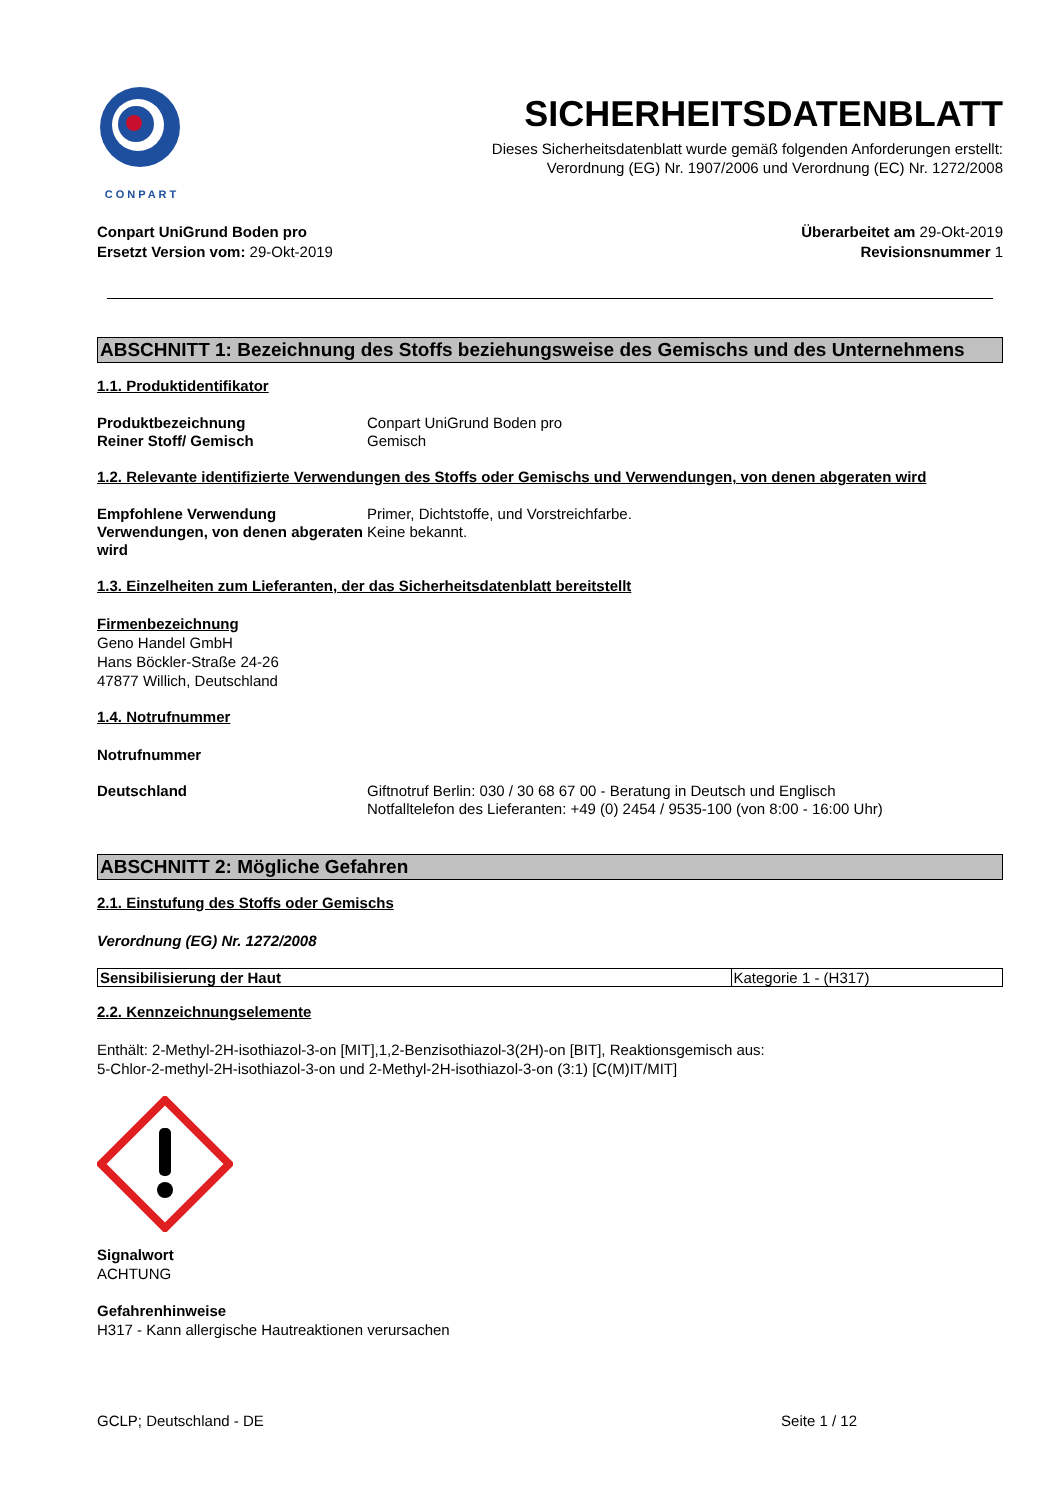CONPART
SICHERHEITSDATENBLATT
Dieses Sicherheitsdatenblatt wurde gemäß folgenden Anforderungen erstellt:
Verordnung (EG) Nr. 1907/2006 und Verordnung (EC) Nr. 1272/2008
Conpart UniGrund Boden pro
Ersetzt Version vom: 29-Okt-2019
Überarbeitet am 29-Okt-2019
Revisionsnummer 1
ABSCHNITT 1: Bezeichnung des Stoffs beziehungsweise des Gemischs und des Unternehmens
1.1. Produktidentifikator
Produktbezeichnung
Reiner Stoff/ Gemisch
Conpart UniGrund Boden pro
Gemisch
1.2. Relevante identifizierte Verwendungen des Stoffs oder Gemischs und Verwendungen, von denen abgeraten wird
Empfohlene Verwendung
Verwendungen, von denen abgeraten wird
Primer, Dichtstoffe, und Vorstreichfarbe.
Keine bekannt.
1.3. Einzelheiten zum Lieferanten, der das Sicherheitsdatenblatt bereitstellt
Firmenbezeichnung
Geno Handel GmbH
Hans Böckler-Straße 24-26
47877 Willich, Deutschland
1.4. Notrufnummer
Notrufnummer
Deutschland Giftnotruf Berlin: 030 / 30 68 67 00 - Beratung in Deutsch und Englisch
Notfalltelefon des Lieferanten: +49 (0) 2454 / 9535-100 (von 8:00 - 16:00 Uhr)
ABSCHNITT 2: Mögliche Gefahren
2.1. Einstufung des Stoffs oder Gemischs
Verordnung (EG) Nr. 1272/2008
| Sensibilisierung der Haut | Kategorie 1 - (H317) |
2.2. Kennzeichnungselemente
Enthält: 2-Methyl-2H-isothiazol-3-on [MIT],1,2-Benzisothiazol-3(2H)-on [BIT], Reaktionsgemisch aus:
5-Chlor-2-methyl-2H-isothiazol-3-on und 2-Methyl-2H-isothiazol-3-on (3:1) [C(M)IT/MIT]
Signalwort
ACHTUNG
Gefahrenhinweise
H317 - Kann allergische Hautreaktionen verursachen
GCLP; Deutschland - DE Seite 1 / 12